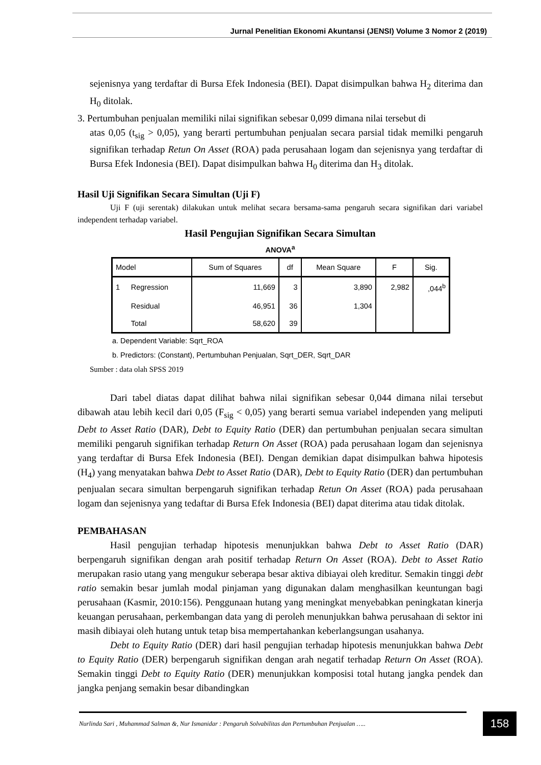Jurnal Penelitian Ekonomi Akuntansi (JENSI) Volume 3 Nomor 2 (2019)
sejenisnya yang terdaftar di Bursa Efek Indonesia (BEI). Dapat disimpulkan bahwa H<sub>2</sub> diterima dan H<sub>0</sub> ditolak.
3. Pertumbuhan penjualan memiliki nilai signifikan sebesar 0,099 dimana nilai tersebut di
atas 0,05 (t<sub>sig</sub> > 0,05), yang berarti pertumbuhan penjualan secara parsial tidak memilki pengaruh signifikan terhadap Retun On Asset (ROA) pada perusahaan logam dan sejenisnya yang terdaftar di Bursa Efek Indonesia (BEI). Dapat disimpulkan bahwa H<sub>0</sub> diterima dan H<sub>3</sub> ditolak.
Hasil Uji Signifikan Secara Simultan (Uji F)
Uji F (uji serentak) dilakukan untuk melihat secara bersama-sama pengaruh secara signifikan dari variabel independent terhadap variabel.
Hasil Pengujian Signifikan Secara Simultan
ANOVA<sup>a</sup>
| Model | | Sum of Squares | df | Mean Square | F | Sig. |
| --- | --- | --- | --- | --- | --- | --- |
| 1 | Regression | 11,669 | 3 | 3,890 | 2,982 | ,044<sup>b</sup> |
| | Residual | 46,951 | 36 | 1,304 | | |
| | Total | 58,620 | 39 | | | |
a. Dependent Variable: Sqrt_ROA
b. Predictors: (Constant), Pertumbuhan Penjualan, Sqrt_DER, Sqrt_DAR
Sumber : data olah SPSS 2019
Dari tabel diatas dapat dilihat bahwa nilai signifikan sebesar 0,044 dimana nilai tersebut dibawah atau lebih kecil dari 0,05 (F<sub>sig</sub> < 0,05) yang berarti semua variabel independen yang meliputi Debt to Asset Ratio (DAR), Debt to Equity Ratio (DER) dan pertumbuhan penjualan secara simultan memiliki pengaruh signifikan terhadap Return On Asset (ROA) pada perusahaan logam dan sejenisnya yang terdaftar di Bursa Efek Indonesia (BEI). Dengan demikian dapat disimpulkan bahwa hipotesis (H<sub>4</sub>) yang menyatakan bahwa Debt to Asset Ratio (DAR), Debt to Equity Ratio (DER) dan pertumbuhan penjualan secara simultan berpengaruh signifikan terhadap Retun On Asset (ROA) pada perusahaan logam dan sejenisnya yang tedaftar di Bursa Efek Indonesia (BEI) dapat diterima atau tidak ditolak.
PEMBAHASAN
Hasil pengujian terhadap hipotesis menunjukkan bahwa Debt to Asset Ratio (DAR) berpengaruh signifikan dengan arah positif terhadap Return On Asset (ROA). Debt to Asset Ratio merupakan rasio utang yang mengukur seberapa besar aktiva dibiayai oleh kreditur. Semakin tinggi debt ratio semakin besar jumlah modal pinjaman yang digunakan dalam menghasilkan keuntungan bagi perusahaan (Kasmir, 2010:156). Penggunaan hutang yang meningkat menyebabkan peningkatan kinerja keuangan perusahaan, perkembangan data yang di peroleh menunjukkan bahwa perusahaan di sektor ini masih dibiayai oleh hutang untuk tetap bisa mempertahankan keberlangsungan usahanya.
Debt to Equity Ratio (DER) dari hasil pengujian terhadap hipotesis menunjukkan bahwa Debt to Equity Ratio (DER) berpengaruh signifikan dengan arah negatif terhadap Return On Asset (ROA). Semakin tinggi Debt to Equity Ratio (DER) menunjukkan komposisi total hutang jangka pendek dan jangka penjang semakin besar dibandingkan
Nurlinda Sari , Muhammad Salman &, Nur Ismanidar : Pengaruh Solvabilitas dan Pertumbuhan Penjualan …..
158